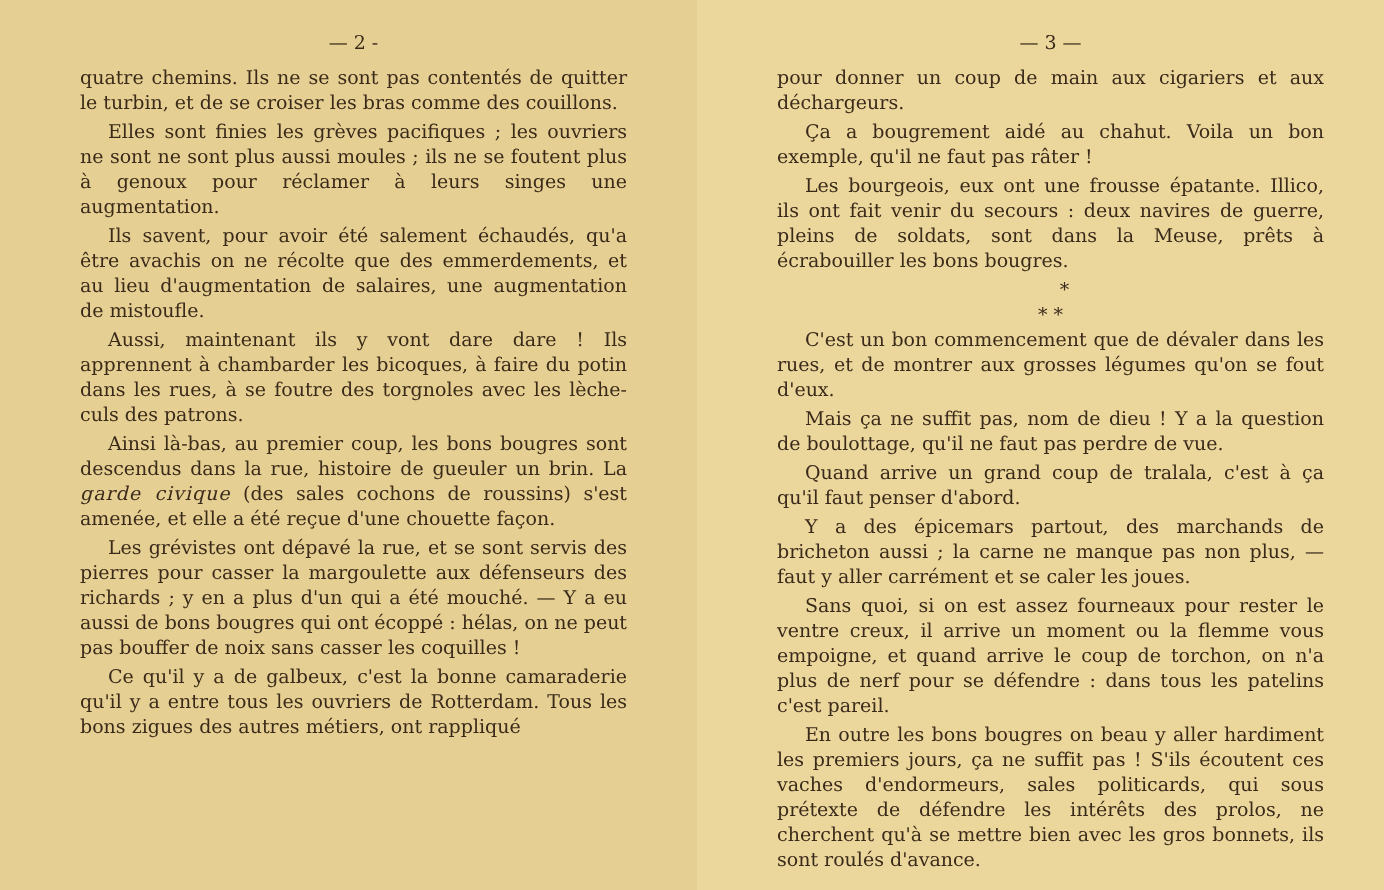— 2 -
quatre chemins. Ils ne se sont pas contentés de quitter le turbin, et de se croiser les bras comme des couillons.
Elles sont finies les grèves pacifiques ; les ouvriers ne sont ne sont plus aussi moules ; ils ne se foutent plus à genoux pour réclamer à leurs singes une augmentation.
Ils savent, pour avoir été salement échaudés, qu'a être avachis on ne récolte que des emmerdements, et au lieu d'augmentation de salaires, une augmentation de mistoufle.
Aussi, maintenant ils y vont dare dare ! Ils apprennent à chambarder les bicoques, à faire du potin dans les rues, à se foutre des torgnoles avec les lèche-culs des patrons.
Ainsi là-bas, au premier coup, les bons bougres sont descendus dans la rue, histoire de gueuler un brin. La garde civique (des sales cochons de roussins) s'est amenée, et elle a été reçue d'une chouette façon.
Les grévistes ont dépavé la rue, et se sont servis des pierres pour casser la margoulette aux défenseurs des richards ; y en a plus d'un qui a été mouché. — Y a eu aussi de bons bougres qui ont écoppé : hélas, on ne peut pas bouffer de noix sans casser les coquilles !
Ce qu'il y a de galbeux, c'est la bonne camaraderie qu'il y a entre tous les ouvriers de Rotterdam. Tous les bons zigues des autres métiers, ont rappliqué
— 3 —
pour donner un coup de main aux cigariers et aux déchargeurs.
Ça a bougrement aidé au chahut. Voila un bon exemple, qu'il ne faut pas râter !
Les bourgeois, eux ont une frousse épatante. Illico, ils ont fait venir du secours : deux navires de guerre, pleins de soldats, sont dans la Meuse, prêts à écrabouiller les bons bougres.
*
* *
C'est un bon commencement que de dévaler dans les rues, et de montrer aux grosses légumes qu'on se fout d'eux.
Mais ça ne suffit pas, nom de dieu ! Y a la question de boulottage, qu'il ne faut pas perdre de vue.
Quand arrive un grand coup de tralala, c'est à ça qu'il faut penser d'abord.
Y a des épicemars partout, des marchands de bricheton aussi ; la carne ne manque pas non plus, — faut y aller carrément et se caler les joues.
Sans quoi, si on est assez fourneaux pour rester le ventre creux, il arrive un moment ou la flemme vous empoigne, et quand arrive le coup de torchon, on n'a plus de nerf pour se défendre : dans tous les patelins c'est pareil.
En outre les bons bougres on beau y aller hardiment les premiers jours, ça ne suffit pas ! S'ils écoutent ces vaches d'endormeurs, sales politicards, qui sous prétexte de défendre les intérêts des prolos, ne cherchent qu'à se mettre bien avec les gros bonnets, ils sont roulés d'avance.